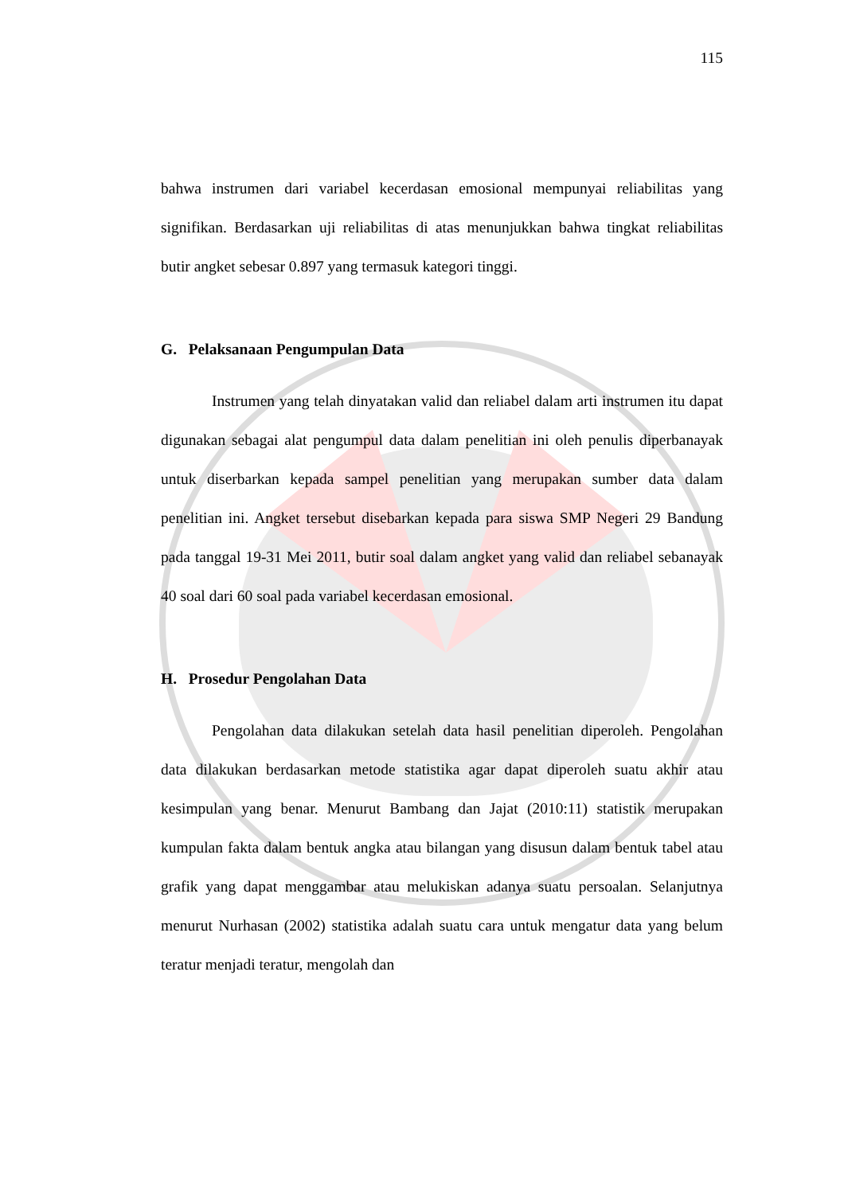115
bahwa instrumen dari variabel kecerdasan emosional mempunyai reliabilitas yang signifikan. Berdasarkan uji reliabilitas di atas menunjukkan bahwa tingkat reliabilitas butir angket sebesar 0.897 yang termasuk kategori tinggi.
G. Pelaksanaan Pengumpulan Data
Instrumen yang telah dinyatakan valid dan reliabel dalam arti instrumen itu dapat digunakan sebagai alat pengumpul data dalam penelitian ini oleh penulis diperbanayak untuk diserbarkan kepada sampel penelitian yang merupakan sumber data dalam penelitian ini. Angket tersebut disebarkan kepada para siswa SMP Negeri 29 Bandung pada tanggal 19-31 Mei 2011, butir soal dalam angket yang valid dan reliabel sebanayak 40 soal dari 60 soal pada variabel kecerdasan emosional.
H. Prosedur Pengolahan Data
Pengolahan data dilakukan setelah data hasil penelitian diperoleh. Pengolahan data dilakukan berdasarkan metode statistika agar dapat diperoleh suatu akhir atau kesimpulan yang benar. Menurut Bambang dan Jajat (2010:11) statistik merupakan kumpulan fakta dalam bentuk angka atau bilangan yang disusun dalam bentuk tabel atau grafik yang dapat menggambar atau melukiskan adanya suatu persoalan. Selanjutnya menurut Nurhasan (2002) statistika adalah suatu cara untuk mengatur data yang belum teratur menjadi teratur, mengolah dan